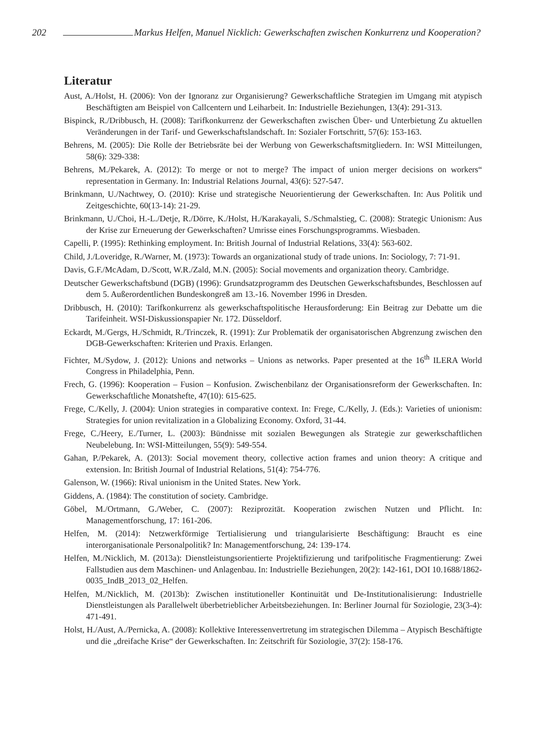202 Markus Helfen, Manuel Nicklich: Gewerkschaften zwischen Konkurrenz und Kooperation?
Literatur
Aust, A./Holst, H. (2006): Von der Ignoranz zur Organisierung? Gewerkschaftliche Strategien im Umgang mit atypisch Beschäftigten am Beispiel von Callcentern und Leiharbeit. In: Industrielle Beziehungen, 13(4): 291-313.
Bispinck, R./Dribbusch, H. (2008): Tarifkonkurrenz der Gewerkschaften zwischen Über- und Unterbietung Zu aktuellen Veränderungen in der Tarif- und Gewerkschaftslandschaft. In: Sozialer Fortschritt, 57(6): 153-163.
Behrens, M. (2005): Die Rolle der Betriebsräte bei der Werbung von Gewerkschaftsmitgliedern. In: WSI Mitteilungen, 58(6): 329-338:
Behrens, M./Pekarek, A. (2012): To merge or not to merge? The impact of union merger decisions on workers“ representation in Germany. In: Industrial Relations Journal, 43(6): 527-547.
Brinkmann, U./Nachtwey, O. (2010): Krise und strategische Neuorientierung der Gewerkschaften. In: Aus Politik und Zeitgeschichte, 60(13-14): 21-29.
Brinkmann, U./Choi, H.-L./Detje, R./Dörre, K./Holst, H./Karakayali, S./Schmalstieg, C. (2008): Strategic Unionism: Aus der Krise zur Erneuerung der Gewerkschaften? Umrisse eines Forschungsprogramms. Wiesbaden.
Capelli, P. (1995): Rethinking employment. In: British Journal of Industrial Relations, 33(4): 563-602.
Child, J./Loveridge, R./Warner, M. (1973): Towards an organizational study of trade unions. In: Sociology, 7: 71-91.
Davis, G.F./McAdam, D./Scott, W.R./Zald, M.N. (2005): Social movements and organization theory. Cambridge.
Deutscher Gewerkschaftsbund (DGB) (1996): Grundsatzprogramm des Deutschen Gewerkschaftsbundes, Beschlossen auf dem 5. Außerordentlichen Bundeskongreß am 13.-16. November 1996 in Dresden.
Dribbusch, H. (2010): Tarifkonkurrenz als gewerkschaftspolitische Herausforderung: Ein Beitrag zur Debatte um die Tarifeinheit. WSI-Diskussionspapier Nr. 172. Düsseldorf.
Eckardt, M./Gergs, H./Schmidt, R./Trinczek, R. (1991): Zur Problematik der organisatorischen Abgrenzung zwischen den DGB-Gewerkschaften: Kriterien und Praxis. Erlangen.
Fichter, M./Sydow, J. (2012): Unions and networks – Unions as networks. Paper presented at the 16<sup>th</sup> ILERA World Congress in Philadelphia, Penn.
Frech, G. (1996): Kooperation – Fusion – Konfusion. Zwischenbilanz der Organisationsreform der Gewerkschaften. In: Gewerkschaftliche Monatshefte, 47(10): 615-625.
Frege, C./Kelly, J. (2004): Union strategies in comparative context. In: Frege, C./Kelly, J. (Eds.): Varieties of unionism: Strategies for union revitalization in a Globalizing Economy. Oxford, 31-44.
Frege, C./Heery, E./Turner, L. (2003): Bündnisse mit sozialen Bewegungen als Strategie zur gewerkschaftlichen Neubelebung. In: WSI-Mitteilungen, 55(9): 549-554.
Gahan, P./Pekarek, A. (2013): Social movement theory, collective action frames and union theory: A critique and extension. In: British Journal of Industrial Relations, 51(4): 754-776.
Galenson, W. (1966): Rival unionism in the United States. New York.
Giddens, A. (1984): The constitution of society. Cambridge.
Göbel, M./Ortmann, G./Weber, C. (2007): Reziprozität. Kooperation zwischen Nutzen und Pflicht. In: Managementforschung, 17: 161-206.
Helfen, M. (2014): Netzwerkförmige Tertialisierung und triangularisierte Beschäftigung: Braucht es eine interorganisationale Personalpolitik? In: Managementforschung, 24: 139-174.
Helfen, M./Nicklich, M. (2013a): Dienstleistungsorientierte Projektifizierung und tarifpolitische Fragmentierung: Zwei Fallstudien aus dem Maschinen- und Anlagenbau. In: Industrielle Beziehungen, 20(2): 142-161, DOI 10.1688/1862-0035_IndB_2013_02_Helfen.
Helfen, M./Nicklich, M. (2013b): Zwischen institutioneller Kontinuität und De-Institutionalisierung: Industrielle Dienstleistungen als Parallelwelt überbetrieblicher Arbeitsbeziehungen. In: Berliner Journal für Soziologie, 23(3-4): 471-491.
Holst, H./Aust, A./Pernicka, A. (2008): Kollektive Interessenvertretung im strategischen Dilemma – Atypisch Beschäftigte und die „dreifache Krise“ der Gewerkschaften. In: Zeitschrift für Soziologie, 37(2): 158-176.